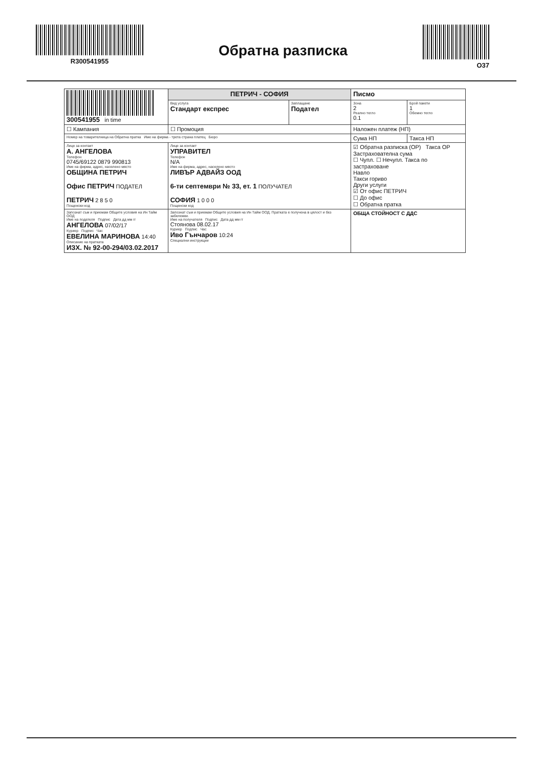R300541955
Обратна разписка
O37
| 300541955 in time | ПЕТРИЧ - СОФИЯ | | Писмо | |
| | Вид услуга Стандарт експрес | Заплащане Подател | Зона 2 Реално тегло 0.1 | Брой пакети 1 Обемно тегло |
| ☐ Кампания | ☐ Промоция | | Наложен платеж (НП) | |
| Номер на товарителница на Обратна пратка Име на фирма - трета страна платец Бюро | | | Сума НП | Такса НП |
| Лице за контакт А. АНГЕЛОВА Телефон 0745/69122 0879 990813 Име на фирма, адрес, населено място ОБЩИНА ПЕТРИЧ Офис ПЕТРИЧ ПОДАТЕЛ ПЕТРИЧ 2 8 5 0 Пощенски код | Лице за контакт УПРАВИТЕЛ Телефон N/A Име на фирма, адрес, населено място ЛИВЪР АДВАЙЗ ООД 6-ти септември № 33, ет. 1 ПОЛУЧАТЕЛ СОФИЯ 1 0 0 0 Пощенски код | | ☑ Обратна разписка (ОР) Такса ОР Застрахователна сума ☐ Чупл. ☐ Нечупл. Такса по застраховане Навло Такси гориво Други услуги ☑ От офис ПЕТРИЧ ☐ До офис ☐ Обратна пратка | |
| Запознат съм и приемам Общите условия на Ин Тайм ООД Име на подателя Подпис Дата дд мм гг АНГЕЛОВА 07/02/17 Куриер Подпис Час ЕВЕЛИНА МАРИНОВА 14:40 Описание на пратката ИЗХ. № 92-00-294/03.02.2017 | Запознат съм и приемам Общите условия на Ин Тайм ООД. Пратката е получена в цялост и без забележки. Име на получателя Подпис Дата дд мм гг Стоянова 08.02.17 Куриер Подпис Час Иво Гънчаров 10:24 Специални инструкции | | ОБЩА СТОЙНОСТ С ДДС | |